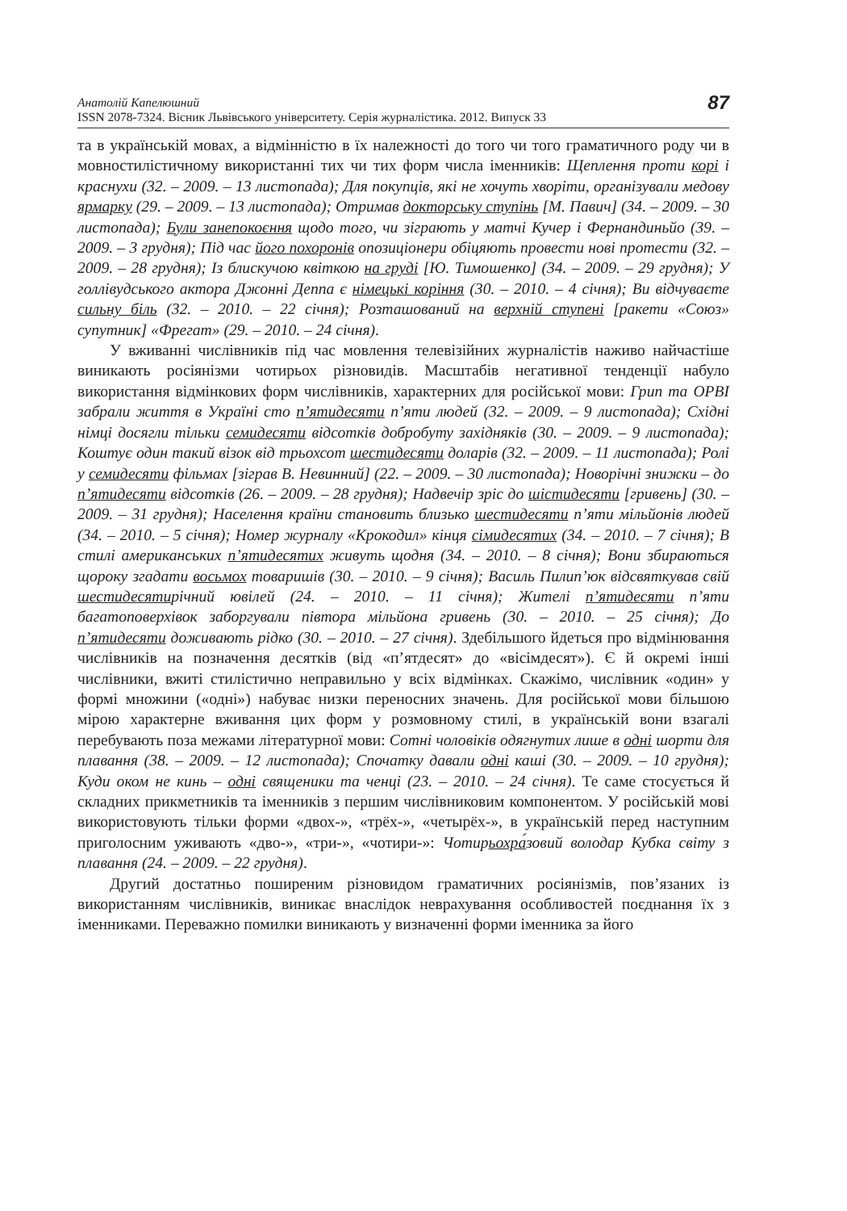Анатолій Капелюшний
ISSN 2078-7324. Вісник Львівського університету. Серія журналістика. 2012. Випуск 33
87
та в українській мовах, а відмінністю в їх належності до того чи того граматичного роду чи в мовностилістичному використанні тих чи тих форм числа іменників: Щеплення проти корі і краснухи (32. – 2009. – 13 листопада); Для покупців, які не хочуть хворіти, організували медову ярмарку (29. – 2009. – 13 листопада); Отримав докторську ступінь [М. Павич] (34. – 2009. – 30 листопада); Були занепокоєння щодо того, чи зіграють у матчі Кучер і Фернандиньйо (39. – 2009. – 3 грудня); Під час його похоронів опозиціонери обіцяють провести нові протести (32. – 2009. – 28 грудня); Із блискучою квіткою на груді [Ю. Тимошенко] (34. – 2009. – 29 грудня); У голлівудського актора Джонні Деппа є німецькі коріння (30. – 2010. – 4 січня); Ви відчуваєте сильну біль (32. – 2010. – 22 січня); Розташований на верхній ступені [ракети «Союз» супутник] «Фрегат» (29. – 2010. – 24 січня).
У вживанні числівників під час мовлення телевізійних журналістів наживо найчастіше виникають росіянізми чотирьох різновидів. Масштабів негативної тенденції набуло використання відмінкових форм числівників, характерних для російської мови: Грип та ОРВІ забрали життя в Україні сто п’ятидесяти п’яти людей (32. – 2009. – 9 листопада); Східні німці досягли тільки семидесяти відсотків добробуту західняків (30. – 2009. – 9 листопада); Коштує один такий візок від трьохсот шестидесяти доларів (32. – 2009. – 11 листопада); Ролі у семидесяти фільмах [зіграв В. Невинний] (22. – 2009. – 30 листопада); Новорічні знижки – до п’ятидесяти відсотків (26. – 2009. – 28 грудня); Надвечір зріс до шістидесяти [гривень] (30. – 2009. – 31 грудня); Населення країни становить близько шестидесяти п’яти мільйонів людей (34. – 2010. – 5 січня); Номер журналу «Крокодил» кінця сімидесятих (34. – 2010. – 7 січня); В стилі американських п’ятидесятих живуть щодня (34. – 2010. – 8 січня); Вони збираються щороку згадати восьмох товаришів (30. – 2010. – 9 січня); Василь Пилип’юк відсвяткував свій шестидесятирічний ювілей (24. – 2010. – 11 січня); Жителі п’ятидесяти п’яти багатоповерхівок заборгували півтора мільйона гривень (30. – 2010. – 25 січня); До п’ятидесяти доживають рідко (30. – 2010. – 27 січня). Здебільшого йдеться про відмінювання числівників на позначення десятків (від «п’ятдесят» до «вісімдесят»). Є й окремі інші числівники, вжиті стилістично неправильно у всіх відмінках. Скажімо, числівник «один» у формі множини («одні») набуває низки переносних значень. Для російської мови більшою мірою характерне вживання цих форм у розмовному стилі, в українській вони взагалі перебувають поза межами літературної мови: Сотні чоловіків одягнутих лише в одні шорти для плавання (38. – 2009. – 12 листопада); Спочатку давали одні каші (30. – 2009. – 10 грудня); Куди оком не кинь – одні священики та ченці (23. – 2010. – 24 січня). Те саме стосується й складних прикметників та іменників з першим числівниковим компонентом. У російській мові використовують тільки форми «двох-», «трёх-», «четырёх-», в українській перед наступним приголосним уживають «дво-», «три-», «чотири-»: Чотирьохра́зовий володар Кубка світу з плавання (24. – 2009. – 22 грудня).
Другий достатньо поширеним різновидом граматичних росіянізмів, пов’язаних із використанням числівників, виникає внаслідок неврахування особливостей поєднання їх з іменниками. Переважно помилки виникають у визначенні форми іменника за його